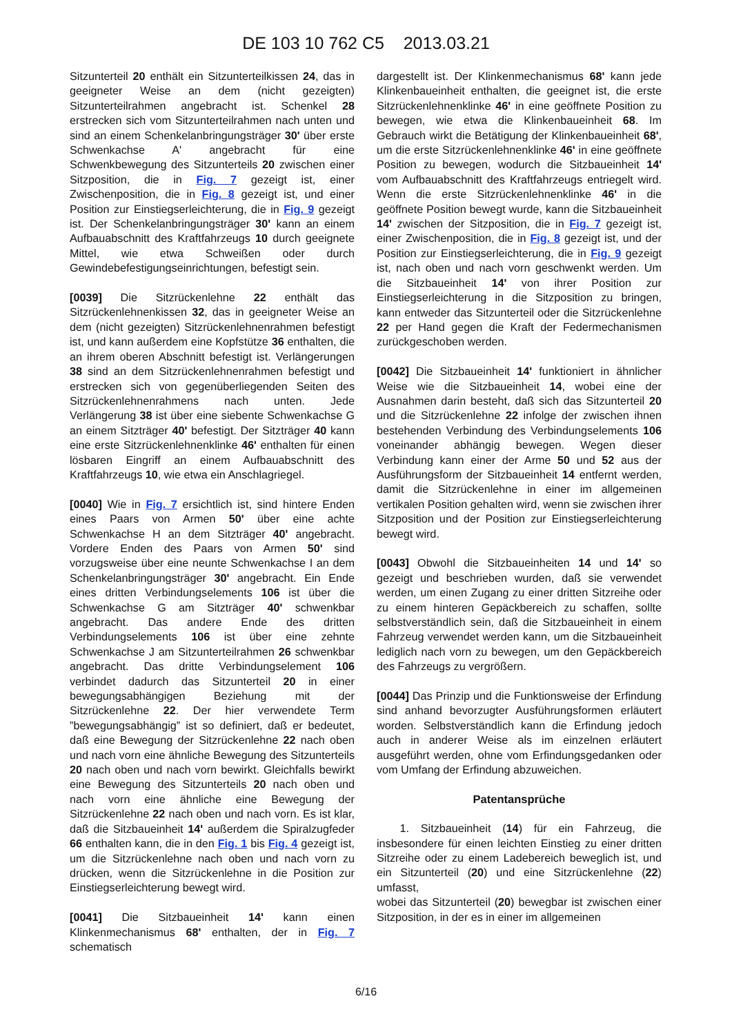DE 103 10 762 C5 2013.03.21
Sitzunterteil 20 enthält ein Sitzunterteilkissen 24, das in geeigneter Weise an dem (nicht gezeigten) Sitzunterteilrahmen angebracht ist. Schenkel 28 erstrecken sich vom Sitzunterteilrahmen nach unten und sind an einem Schenkelanbringungsträger 30' über erste Schwenkachse A' angebracht für eine Schwenkbewegung des Sitzunterteils 20 zwischen einer Sitzposition, die in Fig. 7 gezeigt ist, einer Zwischenposition, die in Fig. 8 gezeigt ist, und einer Position zur Einstiegserleichterung, die in Fig. 9 gezeigt ist. Der Schenkelanbringungsträger 30' kann an einem Aufbauabschnitt des Kraftfahrzeugs 10 durch geeignete Mittel, wie etwa Schweißen oder durch Gewindebefestigungseinrichtungen, befestigt sein.
[0039] Die Sitzrückenlehne 22 enthält das Sitzrückenlehnenkissen 32, das in geeigneter Weise an dem (nicht gezeigten) Sitzrückenlehnenrahmen befestigt ist, und kann außerdem eine Kopfstütze 36 enthalten, die an ihrem oberen Abschnitt befestigt ist. Verlängerungen 38 sind an dem Sitzrückenlehnenrahmen befestigt und erstrecken sich von gegenüberliegenden Seiten des Sitzrückenlehnenrahmens nach unten. Jede Verlängerung 38 ist über eine siebente Schwenkachse G an einem Sitzträger 40' befestigt. Der Sitzträger 40 kann eine erste Sitzrückenlehnenklinke 46' enthalten für einen lösbaren Eingriff an einem Aufbauabschnitt des Kraftfahrzeugs 10, wie etwa ein Anschlagriegel.
[0040] Wie in Fig. 7 ersichtlich ist, sind hintere Enden eines Paars von Armen 50' über eine achte Schwenkachse H an dem Sitzträger 40' angebracht. Vordere Enden des Paars von Armen 50' sind vorzugsweise über eine neunte Schwenkachse I an dem Schenkelanbringungsträger 30' angebracht. Ein Ende eines dritten Verbindungselements 106 ist über die Schwenkachse G am Sitzträger 40' schwenkbar angebracht. Das andere Ende des dritten Verbindungselements 106 ist über eine zehnte Schwenkachse J am Sitzunterteilrahmen 26 schwenkbar angebracht. Das dritte Verbindungselement 106 verbindet dadurch das Sitzunterteil 20 in einer bewegungsabhängigen Beziehung mit der Sitzrückenlehne 22. Der hier verwendete Term ”bewegungsabhängig” ist so definiert, daß er bedeutet, daß eine Bewegung der Sitzrückenlehne 22 nach oben und nach vorn eine ähnliche Bewegung des Sitzunterteils 20 nach oben und nach vorn bewirkt. Gleichfalls bewirkt eine Bewegung des Sitzunterteils 20 nach oben und nach vorn eine ähnliche eine Bewegung der Sitzrückenlehne 22 nach oben und nach vorn. Es ist klar, daß die Sitzbaueinheit 14' außerdem die Spiralzugfeder 66 enthalten kann, die in den Fig. 1 bis Fig. 4 gezeigt ist, um die Sitzrückenlehne nach oben und nach vorn zu drücken, wenn die Sitzrückenlehne in die Position zur Einstiegserleichterung bewegt wird.
[0041] Die Sitzbaueinheit 14' kann einen Klinkenmechanismus 68' enthalten, der in Fig. 7 schematisch
dargestellt ist. Der Klinkenmechanismus 68' kann jede Klinkenbaueinheit enthalten, die geeignet ist, die erste Sitzrückenlehnenklinke 46' in eine geöffnete Position zu bewegen, wie etwa die Klinkenbaueinheit 68. Im Gebrauch wirkt die Betätigung der Klinkenbaueinheit 68', um die erste Sitzrückenlehnenklinke 46' in eine geöffnete Position zu bewegen, wodurch die Sitzbaueinheit 14' vom Aufbauabschnitt des Kraftfahrzeugs entriegelt wird. Wenn die erste Sitzrückenlehnenklinke 46' in die geöffnete Position bewegt wurde, kann die Sitzbaueinheit 14' zwischen der Sitzposition, die in Fig. 7 gezeigt ist, einer Zwischenposition, die in Fig. 8 gezeigt ist, und der Position zur Einstiegserleichterung, die in Fig. 9 gezeigt ist, nach oben und nach vorn geschwenkt werden. Um die Sitzbaueinheit 14' von ihrer Position zur Einstiegserleichterung in die Sitzposition zu bringen, kann entweder das Sitzunterteil oder die Sitzrückenlehne 22 per Hand gegen die Kraft der Federmechanismen zurückgeschoben werden.
[0042] Die Sitzbaueinheit 14' funktioniert in ähnlicher Weise wie die Sitzbaueinheit 14, wobei eine der Ausnahmen darin besteht, daß sich das Sitzunterteil 20 und die Sitzrückenlehne 22 infolge der zwischen ihnen bestehenden Verbindung des Verbindungselements 106 voneinander abhängig bewegen. Wegen dieser Verbindung kann einer der Arme 50 und 52 aus der Ausführungsform der Sitzbaueinheit 14 entfernt werden, damit die Sitzrückenlehne in einer im allgemeinen vertikalen Position gehalten wird, wenn sie zwischen ihrer Sitzposition und der Position zur Einstiegserleichterung bewegt wird.
[0043] Obwohl die Sitzbaueinheiten 14 und 14' so gezeigt und beschrieben wurden, daß sie verwendet werden, um einen Zugang zu einer dritten Sitzreihe oder zu einem hinteren Gepäckbereich zu schaffen, sollte selbstverständlich sein, daß die Sitzbaueinheit in einem Fahrzeug verwendet werden kann, um die Sitzbaueinheit lediglich nach vorn zu bewegen, um den Gepäckbereich des Fahrzeugs zu vergrößern.
[0044] Das Prinzip und die Funktionsweise der Erfindung sind anhand bevorzugter Ausführungsformen erläutert worden. Selbstverständlich kann die Erfindung jedoch auch in anderer Weise als im einzelnen erläutert ausgeführt werden, ohne vom Erfindungsgedanken oder vom Umfang der Erfindung abzuweichen.
Patentansprüche
1. Sitzbaueinheit (14) für ein Fahrzeug, die insbesondere für einen leichten Einstieg zu einer dritten Sitzreihe oder zu einem Ladebereich beweglich ist, und ein Sitzunterteil (20) und eine Sitzrückenlehne (22) umfasst,
wobei das Sitzunterteil (20) bewegbar ist zwischen einer Sitzposition, in der es in einer im allgemeinen
6/16